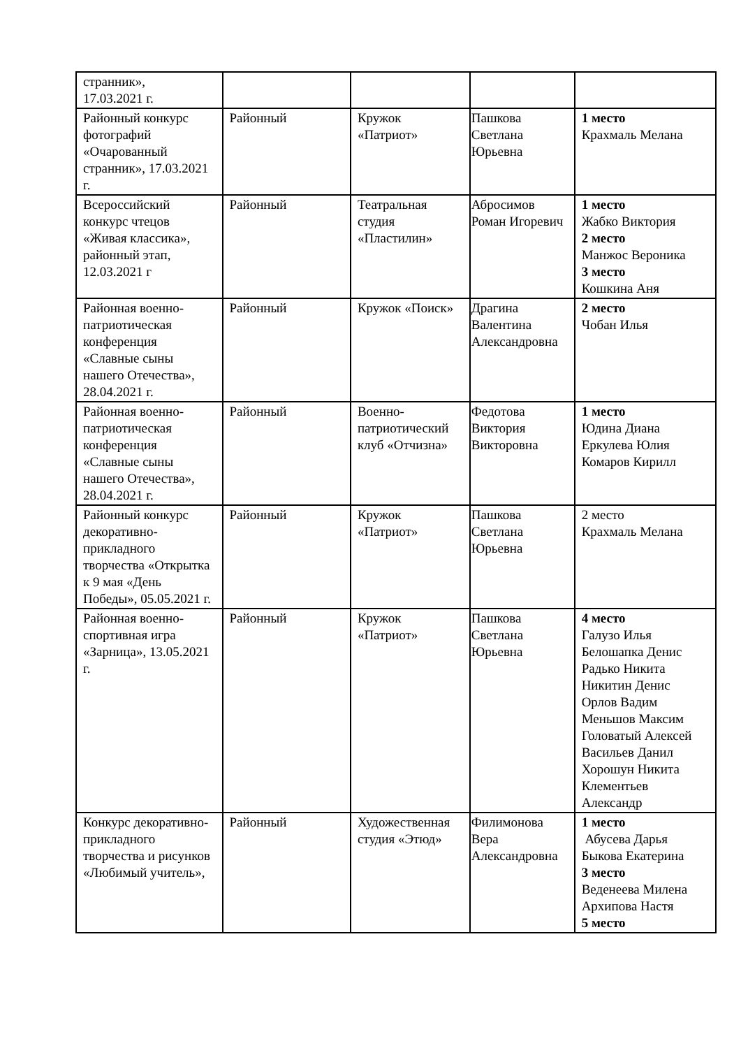| странник», 17.03.2021 г. | | | | |
| Районный конкурс фотографий «Очарованный странник», 17.03.2021 г. | Районный | Кружок «Патриот» | Пашкова Светлана Юрьевна | 1 место Крахмаль Мелана |
| Всероссийский конкурс чтецов «Живая классика», районный этап, 12.03.2021 г | Районный | Театральная студия «Пластилин» | Абросимов Роман Игоревич | 1 место Жабко Виктория 2 место Манжос Вероника 3 место Кошкина Аня |
| Районная военно-патриотическая конференция «Славные сыны нашего Отечества», 28.04.2021 г. | Районный | Кружок «Поиск» | Драгина Валентина Александровна | 2 место Чобан Илья |
| Районная военно-патриотическая конференция «Славные сыны нашего Отечества», 28.04.2021 г. | Районный | Военно-патриотический клуб «Отчизна» | Федотова Виктория Викторовна | 1 место Юдина Диана Еркулева Юлия Комаров Кирилл |
| Районный конкурс декоративно-прикладного творчества «Открытка к 9 мая «День Победы», 05.05.2021 г. | Районный | Кружок «Патриот» | Пашкова Светлана Юрьевна | 2 место Крахмаль Мелана |
| Районная военно-спортивная игра «Зарница», 13.05.2021 г. | Районный | Кружок «Патриот» | Пашкова Светлана Юрьевна | 4 место Галузо Илья Белошапка Денис Радько Никита Никитин Денис Орлов Вадим Меньшов Максим Головатый Алексей Васильев Данил Хорошун Никита Клементьев Александр |
| Конкурс декоративно-прикладного творчества и рисунков «Любимый учитель», | Районный | Художественная студия «Этюд» | Филимонова Вера Александровна | 1 место Абусева Дарья Быкова Екатерина 3 место Веденеева Милена Архипова Настя 5 место |